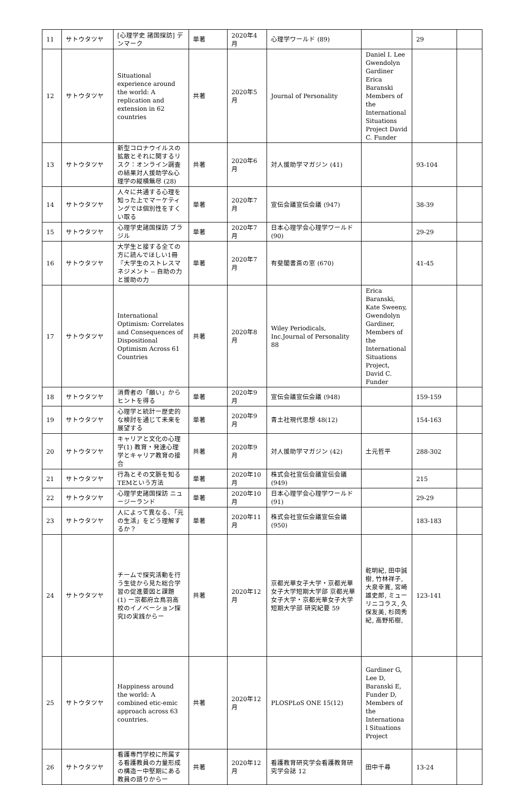| 11 | サトウタツヤ | [心理学史 諸国探訪] デンマーク | 単著 | 2020年4月 | 心理学ワールド (89) | | 29 | |
| 12 | サトウタツヤ | Situational experience around the world: A replication and extension in 62 countries | 共著 | 2020年5月 | Journal of Personality | Daniel I. Lee Gwendolyn Gardiner Erica Baranski Members of the International Situations Project David C. Funder | | |
| 13 | サトウタツヤ | 新型コロナウイルスの拡散とそれに関するリスク：オンライン調査の結果対人援助学&心理学の縦横無尽 (28) | 共著 | 2020年6月 | 対人援助学マガジン (41) | | 93-104 | |
| 14 | サトウタツヤ | 人々に共通する心理を知った上でマーケティングでは個別性をすくい取る | 単著 | 2020年7月 | 宣伝会議宣伝会議 (947) | | 38-39 | |
| 15 | サトウタツヤ | 心理学史諸国探訪 ブラジル | 単著 | 2020年7月 | 日本心理学会心理学ワールド (90) | | 29-29 | |
| 16 | サトウタツヤ | 大学生と接する全ての方に読んでほしい1冊『大学生のストレスマネジメント -- 自助の力と援助の力 | 単著 | 2020年7月 | 有斐閣書斎の窓 (670) | | 41-45 | |
| 17 | サトウタツヤ | International Optimism: Correlates and Consequences of Dispositional Optimism Across 61 Countries | 共著 | 2020年8月 | Wiley Periodicals, Inc.Journal of Personality 88 | Erica Baranski, Kate Sweeny, Gwendolyn Gardiner, Members of the International Situations Project, David C. Funder | | |
| 18 | サトウタツヤ | 消費者の「願い」からヒントを得る | 単著 | 2020年9月 | 宣伝会議宣伝会議 (948) | | 159-159 | |
| 19 | サトウタツヤ | 心理学と統計ー歴史的な検討を通じて未来を展望する | 単著 | 2020年9月 | 青土社現代思想 48(12) | | 154-163 | |
| 20 | サトウタツヤ | キャリアと文化の心理学(1) 教育・発達心理学とキャリア教育の接合 | 共著 | 2020年9月 | 対人援助学マガジン (42) | 土元哲平 | 288-302 | |
| 21 | サトウタツヤ | 行為とその文脈を知るTEMという方法 | 単著 | 2020年10月 | 株式会社宣伝会議宣伝会議 (949) | | 215 | |
| 22 | サトウタツヤ | 心理学史諸国探訪 ニュージーランド | 単著 | 2020年10月 | 日本心理学会心理学ワールド (91) | | 29-29 | |
| 23 | サトウタツヤ | 人によって異なる、「元の生活」をどう理解するか？ | 単著 | 2020年11月 | 株式会社宣伝会議宣伝会議 (950) | | 183-183 | |
| 24 | サトウタツヤ | チームで探究活動を行う生徒から見た総合学習の促進要因と課題 (1) ー京都府立鳥羽高校のイノベーション探究Iの実践からー | 共著 | 2020年12月 | 京都光華女子大学・京都光華女子大学短期大学部 京都光華女子大学・京都光華女子大学短期大学部 研究紀要 59 | 乾明紀, 田中誠樹, 竹林祥子, 大泉幸寛, 宮崎雄史郎, ミューリニコラス, 久保友美, 杉岡秀紀, 高野拓樹, | 123-141 | |
| 25 | サトウタツヤ | Happiness around the world: A combined etic-emic approach across 63 countries. | 共著 | 2020年12月 | PLOSPLoS ONE 15(12) | Gardiner G, Lee D, Baranski E, Funder D, Members of the Internationa l Situations Project | | |
| 26 | サトウタツヤ | 看護専門学校に所属する看護教員の力量形成の構造ー中堅期にある教員の語りからー | 共著 | 2020年12月 | 看護教育研究学会看護教育研究学会誌 12 | 田中千尋 | 13-24 | |